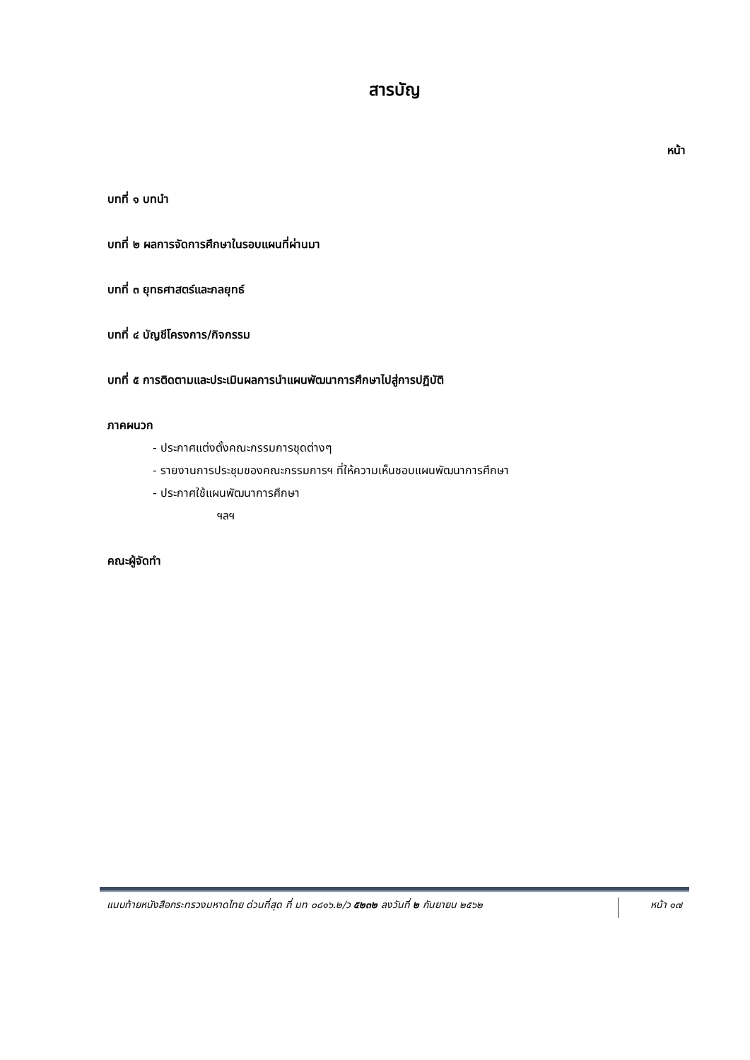สารบัญ
หน้า
บทที่ ๑ บทนำ
บทที่ ๒ ผลการจัดการศึกษาในรอบแผนที่ผ่านมา
บทที่ ๓ ยุทธศาสตร์และกลยุทธ์
บทที่ ๔ บัญชีโครงการ/กิจกรรม
บทที่ ๕ การติดตามและประเมินผลการนำแผนพัฒนาการศึกษาไปสู่การปฏิบัติ
ภาคผนวก
- ประกาศแต่งตั้งคณะกรรมการชุดต่างๆ
- รายงานการประชุมของคณะกรรมการฯ ที่ให้ความเห็นชอบแผนพัฒนาการศึกษา
- ประกาศใช้แผนพัฒนาการศึกษา
ฯลฯ
คณะผู้จัดทำ
แนบท้ายหนังสือกระทรวงมหาดไทย ด่วนที่สุด ที่ มท ๐๘๑๖.๒/ว ๕๒๓๒ ลงวันที่ ๒ กันยายน ๒๕๖๒
หน้า ๑๗